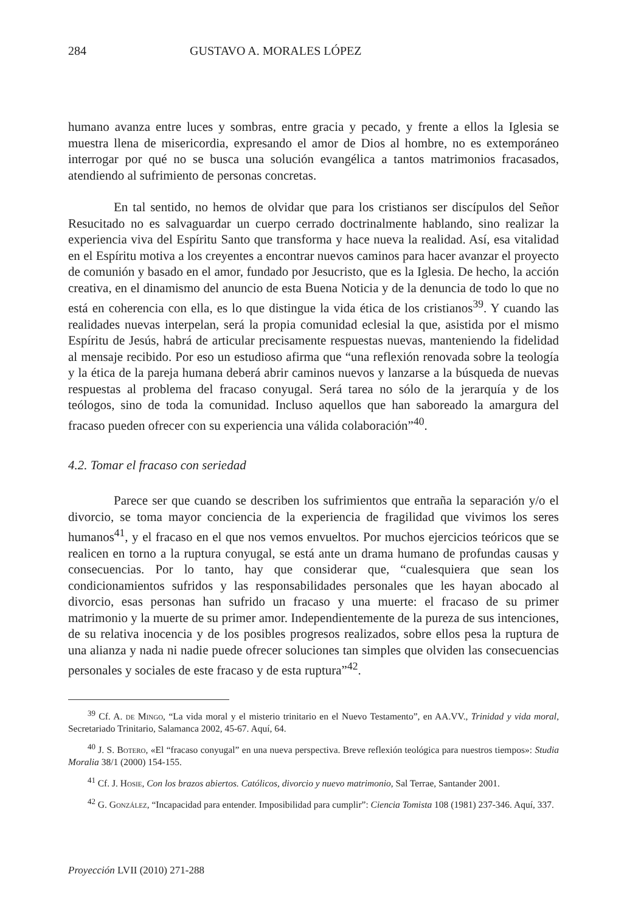284 GUSTAVO A. MORALES LÓPEZ
humano avanza entre luces y sombras, entre gracia y pecado, y frente a ellos la Iglesia se muestra llena de misericordia, expresando el amor de Dios al hombre, no es extemporáneo interrogar por qué no se busca una solución evangélica a tantos matrimonios fracasados, atendiendo al sufrimiento de personas concretas.
En tal sentido, no hemos de olvidar que para los cristianos ser discípulos del Señor Resucitado no es salvaguardar un cuerpo cerrado doctrinalmente hablando, sino realizar la experiencia viva del Espíritu Santo que transforma y hace nueva la realidad. Así, esa vitalidad en el Espíritu motiva a los creyentes a encontrar nuevos caminos para hacer avanzar el proyecto de comunión y basado en el amor, fundado por Jesucristo, que es la Iglesia. De hecho, la acción creativa, en el dinamismo del anuncio de esta Buena Noticia y de la denuncia de todo lo que no está en coherencia con ella, es lo que distingue la vida ética de los cristianos<sup>39</sup>. Y cuando las realidades nuevas interpelan, será la propia comunidad eclesial la que, asistida por el mismo Espíritu de Jesús, habrá de articular precisamente respuestas nuevas, manteniendo la fidelidad al mensaje recibido. Por eso un estudioso afirma que “una reflexión renovada sobre la teología y la ética de la pareja humana deberá abrir caminos nuevos y lanzarse a la búsqueda de nuevas respuestas al problema del fracaso conyugal. Será tarea no sólo de la jerarquía y de los teólogos, sino de toda la comunidad. Incluso aquellos que han saboreado la amargura del fracaso pueden ofrecer con su experiencia una válida colaboración”<sup>40</sup>.
4.2. Tomar el fracaso con seriedad
Parece ser que cuando se describen los sufrimientos que entraña la separación y/o el divorcio, se toma mayor conciencia de la experiencia de fragilidad que vivimos los seres humanos<sup>41</sup>, y el fracaso en el que nos vemos envueltos. Por muchos ejercicios teóricos que se realicen en torno a la ruptura conyugal, se está ante un drama humano de profundas causas y consecuencias. Por lo tanto, hay que considerar que, “cualesquiera que sean los condicionamientos sufridos y las responsabilidades personales que les hayan abocado al divorcio, esas personas han sufrido un fracaso y una muerte: el fracaso de su primer matrimonio y la muerte de su primer amor. Independientemente de la pureza de sus intenciones, de su relativa inocencia y de los posibles progresos realizados, sobre ellos pesa la ruptura de una alianza y nada ni nadie puede ofrecer soluciones tan simples que olviden las consecuencias personales y sociales de este fracaso y de esta ruptura”<sup>42</sup>.
<sup>39</sup> Cf. A. de Mingo, “La vida moral y el misterio trinitario en el Nuevo Testamento”, en AA.VV., Trinidad y vida moral, Secretariado Trinitario, Salamanca 2002, 45-67. Aquí, 64.
<sup>40</sup> J. S. Botero, «El “fracaso conyugal” en una nueva perspectiva. Breve reflexión teológica para nuestros tiempos»: Studia Moralia 38/1 (2000) 154-155.
<sup>41</sup> Cf. J. Hosie, Con los brazos abiertos. Católicos, divorcio y nuevo matrimonio, Sal Terrae, Santander 2001.
<sup>42</sup> G. González, “Incapacidad para entender. Imposibilidad para cumplir”: Ciencia Tomista 108 (1981) 237-346. Aquí, 337.
Proyección LVII (2010) 271-288